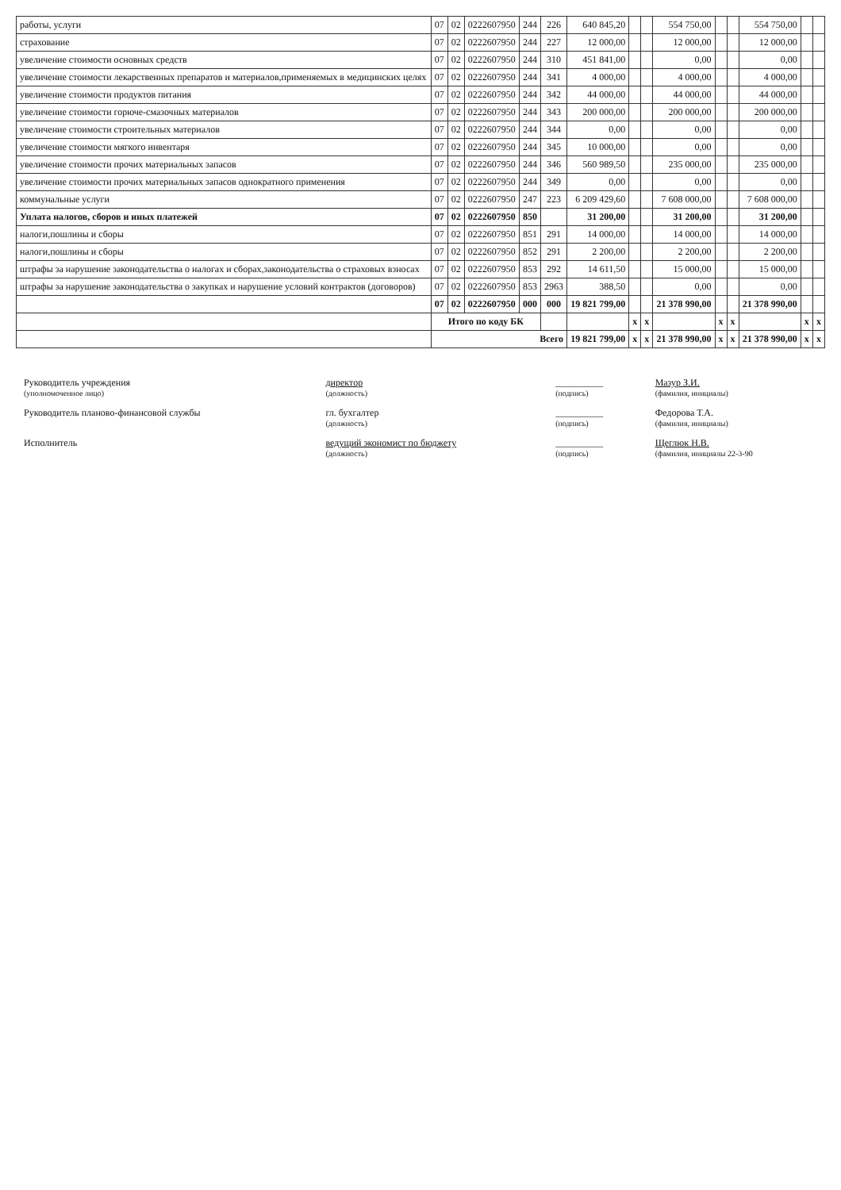| работы, услуги | 07 | 02 | 0222607950 | 244 | 226 | 640 845,20 | | | 554 750,00 | | | 554 750,00 | | |
| страхование | 07 | 02 | 0222607950 | 244 | 227 | 12 000,00 | | | 12 000,00 | | | 12 000,00 | | |
| увеличение стоимости основных средств | 07 | 02 | 0222607950 | 244 | 310 | 451 841,00 | | | 0,00 | | | 0,00 | | |
| увеличение стоимости лекарственных препаратов и материалов,применяемых в медицинских целях | 07 | 02 | 0222607950 | 244 | 341 | 4 000,00 | | | 4 000,00 | | | 4 000,00 | | |
| увеличение стоимости продуктов питания | 07 | 02 | 0222607950 | 244 | 342 | 44 000,00 | | | 44 000,00 | | | 44 000,00 | | |
| увеличение стоимости горюче-смазочных материалов | 07 | 02 | 0222607950 | 244 | 343 | 200 000,00 | | | 200 000,00 | | | 200 000,00 | | |
| увеличение стоимости строительных материалов | 07 | 02 | 0222607950 | 244 | 344 | 0,00 | | | 0,00 | | | 0,00 | | |
| увеличение стоимости мягкого инвентаря | 07 | 02 | 0222607950 | 244 | 345 | 10 000,00 | | | 0,00 | | | 0,00 | | |
| увеличение стоимости прочих материальных запасов | 07 | 02 | 0222607950 | 244 | 346 | 560 989,50 | | | 235 000,00 | | | 235 000,00 | | |
| увеличение стоимости прочих материальных запасов однократного применения | 07 | 02 | 0222607950 | 244 | 349 | 0,00 | | | 0,00 | | | 0,00 | | |
| коммунальные услуги | 07 | 02 | 0222607950 | 247 | 223 | 6 209 429,60 | | | 7 608 000,00 | | | 7 608 000,00 | | |
| Уплата налогов, сборов и иных платежей | 07 | 02 | 0222607950 | 850 | | 31 200,00 | | | 31 200,00 | | | 31 200,00 | | |
| налоги,пошлины и сборы | 07 | 02 | 0222607950 | 851 | 291 | 14 000,00 | | | 14 000,00 | | | 14 000,00 | | |
| налоги,пошлины и сборы | 07 | 02 | 0222607950 | 852 | 291 | 2 200,00 | | | 2 200,00 | | | 2 200,00 | | |
| штрафы за нарушение законодательства о налогах и сборах,законодательства о страховых взносах | 07 | 02 | 0222607950 | 853 | 292 | 14 611,50 | | | 15 000,00 | | | 15 000,00 | | |
| штрафы за нарушение законодательства о закупках и нарушение условий контрактов (договоров) | 07 | 02 | 0222607950 | 853 | 2963 | 388,50 | | | 0,00 | | | 0,00 | | |
| | 07 | 02 | 0222607950 | 000 | 000 | 19 821 799,00 | | | 21 378 990,00 | | | 21 378 990,00 | | |
| | Итого по коду БК | | | | | | x | x | | x | x | | x | x |
| | Всего | | | | | 19 821 799,00 | x | x | 21 378 990,00 | x | x | 21 378 990,00 | x | x |
| Руководитель учреждения (уполномоченное лицо) | директор (должность) | __________ (подпись) | Мазур З.И. (фамилия, инициалы) |
| Руководитель планово-финансовой службы | гл. бухгалтер (должность) | __________ (подпись) | Федорова Т.А. (фамилия, инициалы) |
| Исполнитель | ведущий экономист по бюджету (должность) | __________ (подпись) | Щеглюк Н.В. (фамилия, инициалы 22-3-90 |